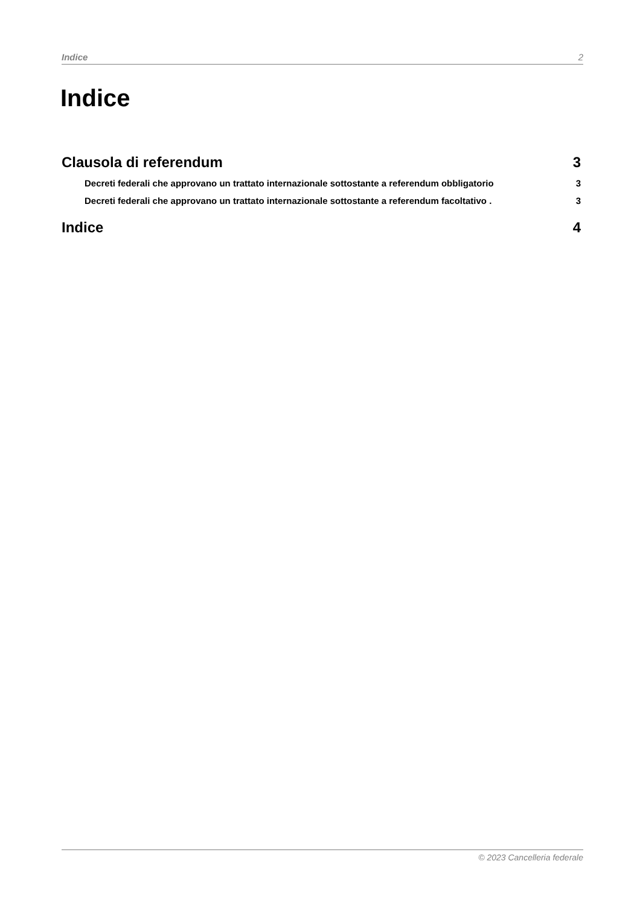Indice 2
Indice
Clausola di referendum 3
Decreti federali che approvano un trattato internazionale sottostante a referendum obbligatorio 3
Decreti federali che approvano un trattato internazionale sottostante a referendum facoltativo . 3
Indice 4
© 2023 Cancelleria federale